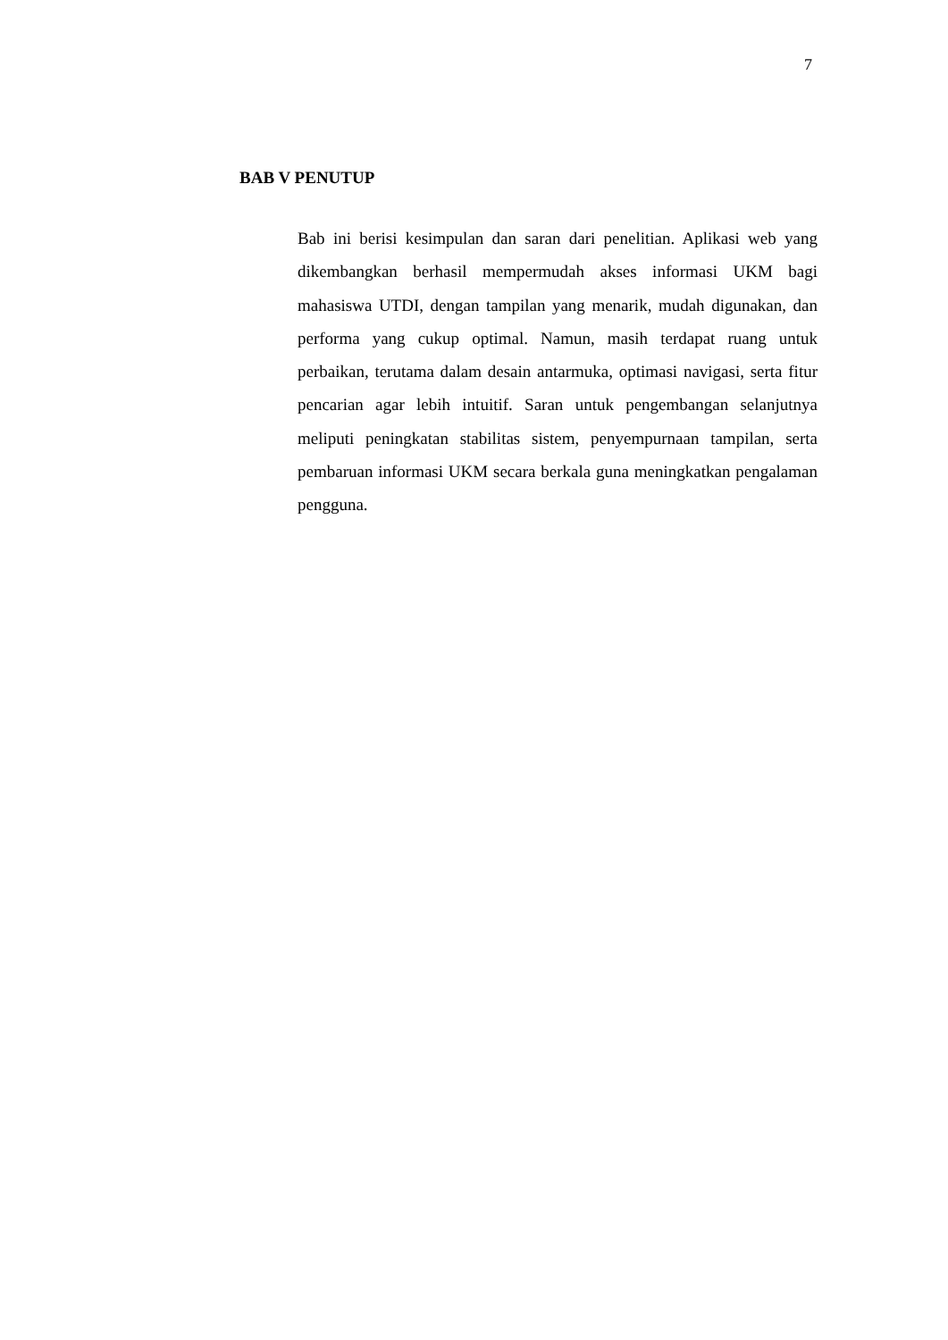7
BAB V PENUTUP
Bab ini berisi kesimpulan dan saran dari penelitian. Aplikasi web yang dikembangkan berhasil mempermudah akses informasi UKM bagi mahasiswa UTDI, dengan tampilan yang menarik, mudah digunakan, dan performa yang cukup optimal. Namun, masih terdapat ruang untuk perbaikan, terutama dalam desain antarmuka, optimasi navigasi, serta fitur pencarian agar lebih intuitif. Saran untuk pengembangan selanjutnya meliputi peningkatan stabilitas sistem, penyempurnaan tampilan, serta pembaruan informasi UKM secara berkala guna meningkatkan pengalaman pengguna.